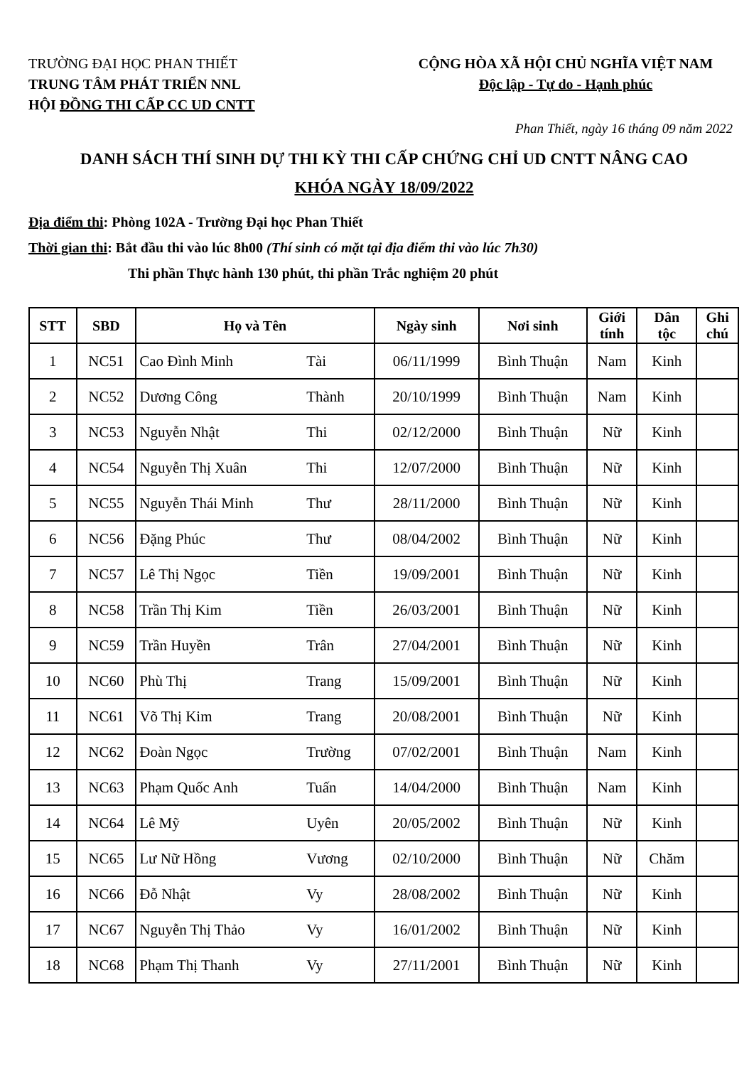TRƯỜNG ĐẠI HỌC PHAN THIẾT
TRUNG TÂM PHÁT TRIỂN NNL
HỘI ĐỒNG THI CẤP CC UD CNTT
CỘNG HÒA XÃ HỘI CHỦ NGHĨA VIỆT NAM
Độc lập - Tự do - Hạnh phúc
Phan Thiết, ngày 16 tháng 09 năm 2022
DANH SÁCH THÍ SINH DỰ THI KỲ THI CẤP CHỨNG CHỈ UD CNTT NÂNG CAO
KHÓA NGÀY 18/09/2022
Địa điểm thi: Phòng 102A - Trường Đại học Phan Thiết
Thời gian thi: Bắt đầu thi vào lúc 8h00 (Thí sinh có mặt tại địa điểm thi vào lúc 7h30)
Thi phần Thực hành 130 phút, thi phần Trắc nghiệm 20 phút
| STT | SBD | Họ và Tên | | Ngày sinh | Nơi sinh | Giới tính | Dân tộc | Ghi chú |
| --- | --- | --- | --- | --- | --- | --- | --- | --- |
| 1 | NC51 | Cao Đình Minh | Tài | 06/11/1999 | Bình Thuận | Nam | Kinh | |
| 2 | NC52 | Dương Công | Thành | 20/10/1999 | Bình Thuận | Nam | Kinh | |
| 3 | NC53 | Nguyễn Nhật | Thi | 02/12/2000 | Bình Thuận | Nữ | Kinh | |
| 4 | NC54 | Nguyễn Thị Xuân | Thi | 12/07/2000 | Bình Thuận | Nữ | Kinh | |
| 5 | NC55 | Nguyễn Thái Minh | Thư | 28/11/2000 | Bình Thuận | Nữ | Kinh | |
| 6 | NC56 | Đặng Phúc | Thư | 08/04/2002 | Bình Thuận | Nữ | Kinh | |
| 7 | NC57 | Lê Thị Ngọc | Tiền | 19/09/2001 | Bình Thuận | Nữ | Kinh | |
| 8 | NC58 | Trần Thị Kim | Tiền | 26/03/2001 | Bình Thuận | Nữ | Kinh | |
| 9 | NC59 | Trần Huyền | Trân | 27/04/2001 | Bình Thuận | Nữ | Kinh | |
| 10 | NC60 | Phù Thị | Trang | 15/09/2001 | Bình Thuận | Nữ | Kinh | |
| 11 | NC61 | Võ Thị Kim | Trang | 20/08/2001 | Bình Thuận | Nữ | Kinh | |
| 12 | NC62 | Đoàn Ngọc | Trường | 07/02/2001 | Bình Thuận | Nam | Kinh | |
| 13 | NC63 | Phạm Quốc Anh | Tuấn | 14/04/2000 | Bình Thuận | Nam | Kinh | |
| 14 | NC64 | Lê Mỹ | Uyên | 20/05/2002 | Bình Thuận | Nữ | Kinh | |
| 15 | NC65 | Lư Nữ Hồng | Vương | 02/10/2000 | Bình Thuận | Nữ | Chăm | |
| 16 | NC66 | Đỗ Nhật | Vy | 28/08/2002 | Bình Thuận | Nữ | Kinh | |
| 17 | NC67 | Nguyễn Thị Thảo | Vy | 16/01/2002 | Bình Thuận | Nữ | Kinh | |
| 18 | NC68 | Phạm Thị Thanh | Vy | 27/11/2001 | Bình Thuận | Nữ | Kinh | |